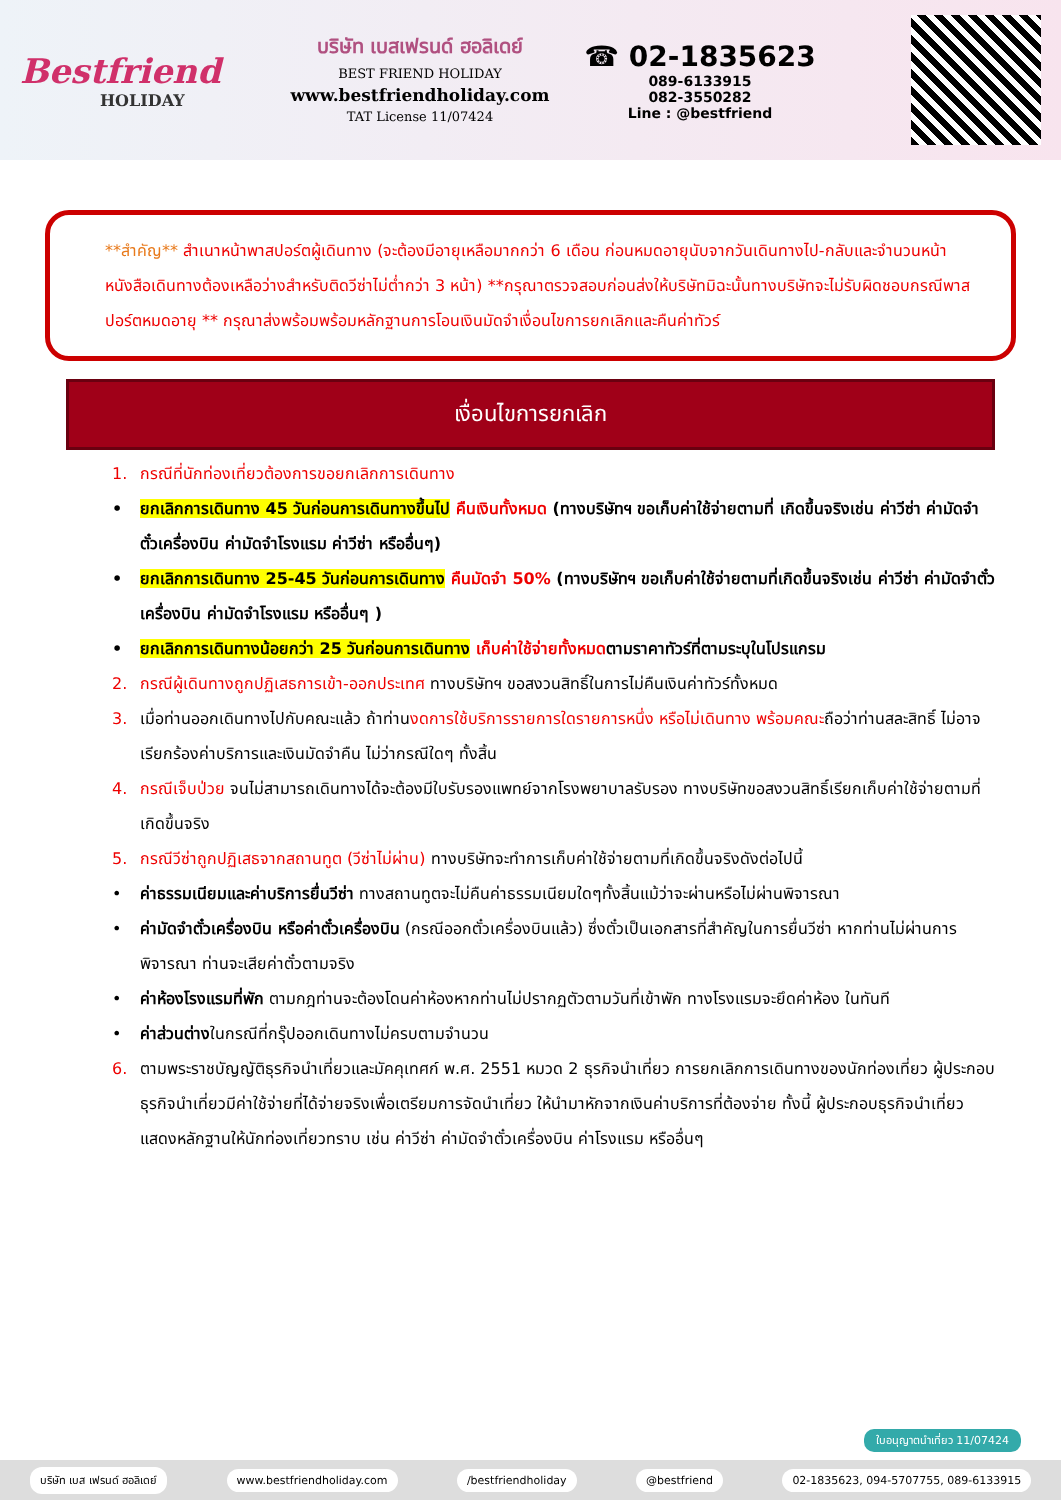Bestfriend
HOLIDAY
บริษัท เบสเฟรนด์ ฮอลิเดย์
BEST FRIEND HOLIDAY
www.bestfriendholiday.com
TAT License 11/07424
☎ 02-1835623
089-6133915
082-3550282
Line : @bestfriend
**สำคัญ** สำเนาหน้าพาสปอร์ตผู้เดินทาง (จะต้องมีอายุเหลือมากกว่า 6 เดือน ก่อนหมดอายุนับจากวันเดินทางไป-กลับและจำนวนหน้าหนังสือเดินทางต้องเหลือว่างสำหรับติดวีซ่าไม่ต่ำกว่า 3 หน้า) **กรุณาตรวจสอบก่อนส่งให้บริษัทมิฉะนั้นทางบริษัทจะไม่รับผิดชอบกรณีพาสปอร์ตหมดอายุ ** กรุณาส่งพร้อมพร้อมหลักฐานการโอนเงินมัดจำเงื่อนไขการยกเลิกและคืนค่าทัวร์
เงื่อนไขการยกเลิก
1. กรณีที่นักท่องเที่ยวต้องการขอยกเลิกการเดินทาง
• ยกเลิกการเดินทาง 45 วันก่อนการเดินทางขึ้นไป คืนเงินทั้งหมด (ทางบริษัทฯ ขอเก็บค่าใช้จ่ายตามที่ เกิดขึ้นจริงเช่น ค่าวีซ่า ค่ามัดจำตั๋วเครื่องบิน ค่ามัดจำโรงแรม ค่าวีซ่า หรืออื่นๆ)
• ยกเลิกการเดินทาง 25-45 วันก่อนการเดินทาง คืนมัดจำ 50% (ทางบริษัทฯ ขอเก็บค่าใช้จ่ายตามที่เกิดขึ้นจริงเช่น ค่าวีซ่า ค่ามัดจำตั๋วเครื่องบิน ค่ามัดจำโรงแรม หรืออื่นๆ )
• ยกเลิกการเดินทางน้อยกว่า 25 วันก่อนการเดินทาง เก็บค่าใช้จ่ายทั้งหมดตามราคาทัวร์ที่ตามระบุในโปรแกรม
2. กรณีผู้เดินทางถูกปฏิเสธการเข้า-ออกประเทศ ทางบริษัทฯ ขอสงวนสิทธิ์ในการไม่คืนเงินค่าทัวร์ทั้งหมด
3. เมื่อท่านออกเดินทางไปกับคณะแล้ว ถ้าท่านงดการใช้บริการรายการใดรายการหนึ่ง หรือไม่เดินทาง พร้อมคณะถือว่าท่านสละสิทธิ์ ไม่อาจเรียกร้องค่าบริการและเงินมัดจำคืน ไม่ว่ากรณีใดๆ ทั้งสิ้น
4. กรณีเจ็บป่วย จนไม่สามารถเดินทางได้จะต้องมีใบรับรองแพทย์จากโรงพยาบาลรับรอง ทางบริษัทขอสงวนสิทธิ์เรียกเก็บค่าใช้จ่ายตามที่เกิดขึ้นจริง
5. กรณีวีซ่าถูกปฏิเสธจากสถานทูต (วีซ่าไม่ผ่าน) ทางบริษัทจะทำการเก็บค่าใช้จ่ายตามที่เกิดขึ้นจริงดังต่อไปนี้
• ค่าธรรมเนียมและค่าบริการยื่นวีซ่า ทางสถานทูตจะไม่คืนค่าธรรมเนียมใดๆทั้งสิ้นแม้ว่าจะผ่านหรือไม่ผ่านพิจารณา
• ค่ามัดจำตั๋วเครื่องบิน หรือค่าตั๋วเครื่องบิน (กรณีออกตั๋วเครื่องบินแล้ว) ซึ่งตั๋วเป็นเอกสารที่สำคัญในการยื่นวีซ่า หากท่านไม่ผ่านการพิจารณา ท่านจะเสียค่าตั๋วตามจริง
• ค่าห้องโรงแรมที่พัก ตามกฎท่านจะต้องโดนค่าห้องหากท่านไม่ปรากฏตัวตามวันที่เข้าพัก ทางโรงแรมจะยึดค่าห้อง ในทันที
• ค่าส่วนต่างในกรณีที่กรุ๊ปออกเดินทางไม่ครบตามจำนวน
6. ตามพระราชบัญญัติธุรกิจนำเที่ยวและมัคคุเทศก์ พ.ศ. 2551 หมวด 2 ธุรกิจนำเที่ยว การยกเลิกการเดินทางของนักท่องเที่ยว ผู้ประกอบธุรกิจนำเที่ยวมีค่าใช้จ่ายที่ได้จ่ายจริงเพื่อเตรียมการจัดนำเที่ยว ให้นำมาหักจากเงินค่าบริการที่ต้องจ่าย ทั้งนี้ ผู้ประกอบธุรกิจนำเที่ยวแสดงหลักฐานให้นักท่องเที่ยวทราบ เช่น ค่าวีซ่า ค่ามัดจำตั๋วเครื่องบิน ค่าโรงแรม หรืออื่นๆ
ใบอนุญาตนำเที่ยว 11/07424
บริษัท เบส เฟรนด์ ฮอลิเดย์ www.bestfriendholiday.com /bestfriendholiday @bestfriend
02-1835623, 094-5707755, 089-6133915